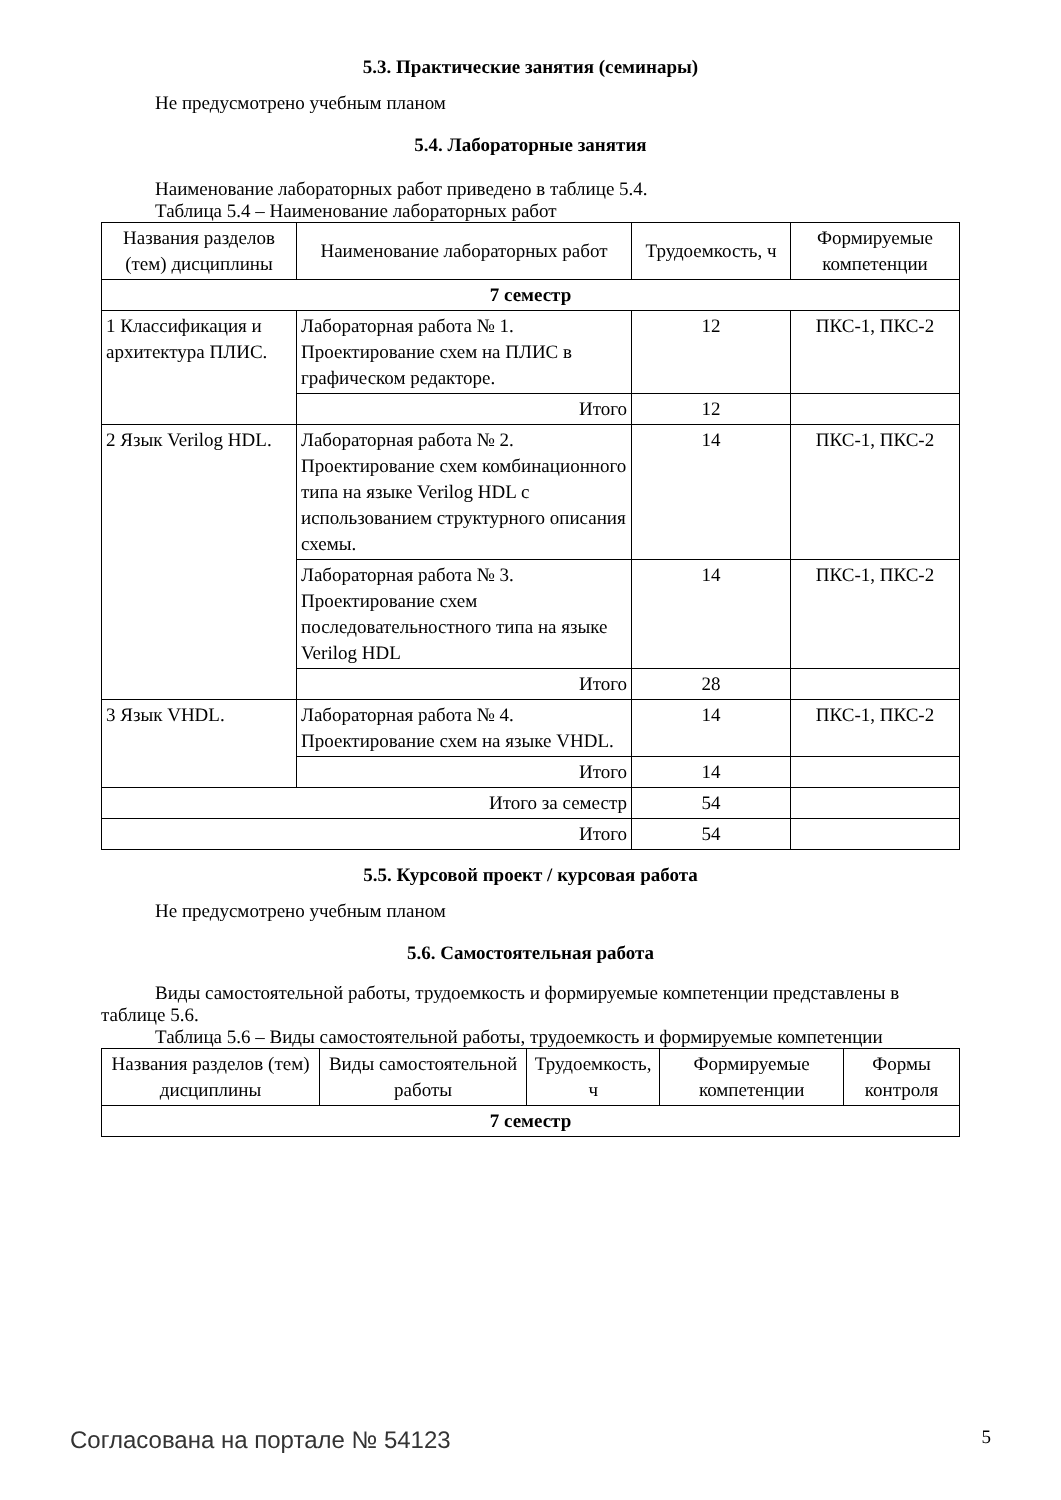5.3. Практические занятия (семинары)
Не предусмотрено учебным планом
5.4. Лабораторные занятия
Наименование лабораторных работ приведено в таблице 5.4.
Таблица 5.4 – Наименование лабораторных работ
| Названия разделов (тем) дисциплины | Наименование лабораторных работ | Трудоемкость, ч | Формируемые компетенции |
| --- | --- | --- | --- |
| 7 семестр | | | |
| 1 Классификация и архитектура ПЛИС. | Лабораторная работа № 1. Проектирование схем на ПЛИС в графическом редакторе. | 12 | ПКС-1, ПКС-2 |
| | Итого | 12 | |
| 2 Язык Verilog HDL. | Лабораторная работа № 2. Проектирование схем комбинационного типа на языке Verilog HDL с использованием структурного описания схемы. | 14 | ПКС-1, ПКС-2 |
| | Лабораторная работа № 3. Проектирование схем последовательностного типа на языке Verilog HDL | 14 | ПКС-1, ПКС-2 |
| | Итого | 28 | |
| 3 Язык VHDL. | Лабораторная работа № 4. Проектирование схем на языке VHDL. | 14 | ПКС-1, ПКС-2 |
| | Итого | 14 | |
| Итого за семестр | | 54 | |
| Итого | | 54 | |
5.5. Курсовой проект / курсовая работа
Не предусмотрено учебным планом
5.6. Самостоятельная работа
Виды самостоятельной работы, трудоемкость и формируемые компетенции представлены в таблице 5.6.
Таблица 5.6 – Виды самостоятельной работы, трудоемкость и формируемые компетенции
| Названия разделов (тем) дисциплины | Виды самостоятельной работы | Трудоемкость, ч | Формируемые компетенции | Формы контроля |
| --- | --- | --- | --- | --- |
| 7 семестр | | | | |
Согласована на портале № 54123 5